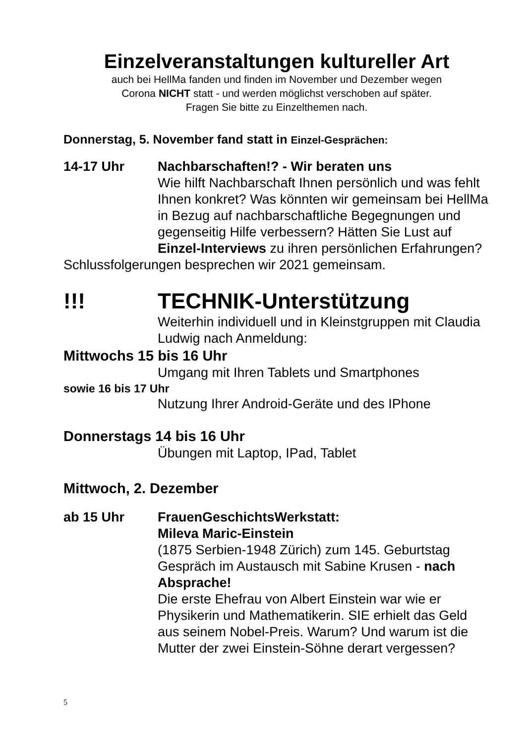Einzelveranstaltungen kultureller Art
auch bei HellMa fanden und finden im November und Dezember wegen
Corona NICHT statt - und werden möglichst verschoben auf später.
Fragen Sie bitte zu Einzelthemen nach.
Donnerstag, 5. November fand statt in Einzel-Gesprächen:
14-17 Uhr Nachbarschaften!? - Wir beraten uns
Wie hilft Nachbarschaft Ihnen persönlich und was fehlt Ihnen konkret? Was könnten wir gemeinsam bei HellMa in Bezug auf nachbarschaftliche Begegnungen und gegenseitig Hilfe verbessern? Hätten Sie Lust auf Einzel-Interviews zu ihren persönlichen Erfahrungen?
Schlussfolgerungen besprechen wir 2021 gemeinsam.
!!! TECHNIK-Unterstützung
Weiterhin individuell und in Kleinstgruppen mit Claudia Ludwig nach Anmeldung:
Mittwochs 15 bis 16 Uhr
Umgang mit Ihren Tablets und Smartphones
sowie 16 bis 17 Uhr
Nutzung Ihrer Android-Geräte und des IPhone
Donnerstags 14 bis 16 Uhr
Übungen mit Laptop, IPad, Tablet
Mittwoch, 2. Dezember
ab 15 Uhr FrauenGeschichtsWerkstatt:
Mileva Maric-Einstein
(1875 Serbien-1948 Zürich) zum 145. Geburtstag Gespräch im Austausch mit Sabine Krusen - nach Absprache!
Die erste Ehefrau von Albert Einstein war wie er Physikerin und Mathematikerin. SIE erhielt das Geld aus seinem Nobel-Preis. Warum? Und warum ist die Mutter der zwei Einstein-Söhne derart vergessen?
5